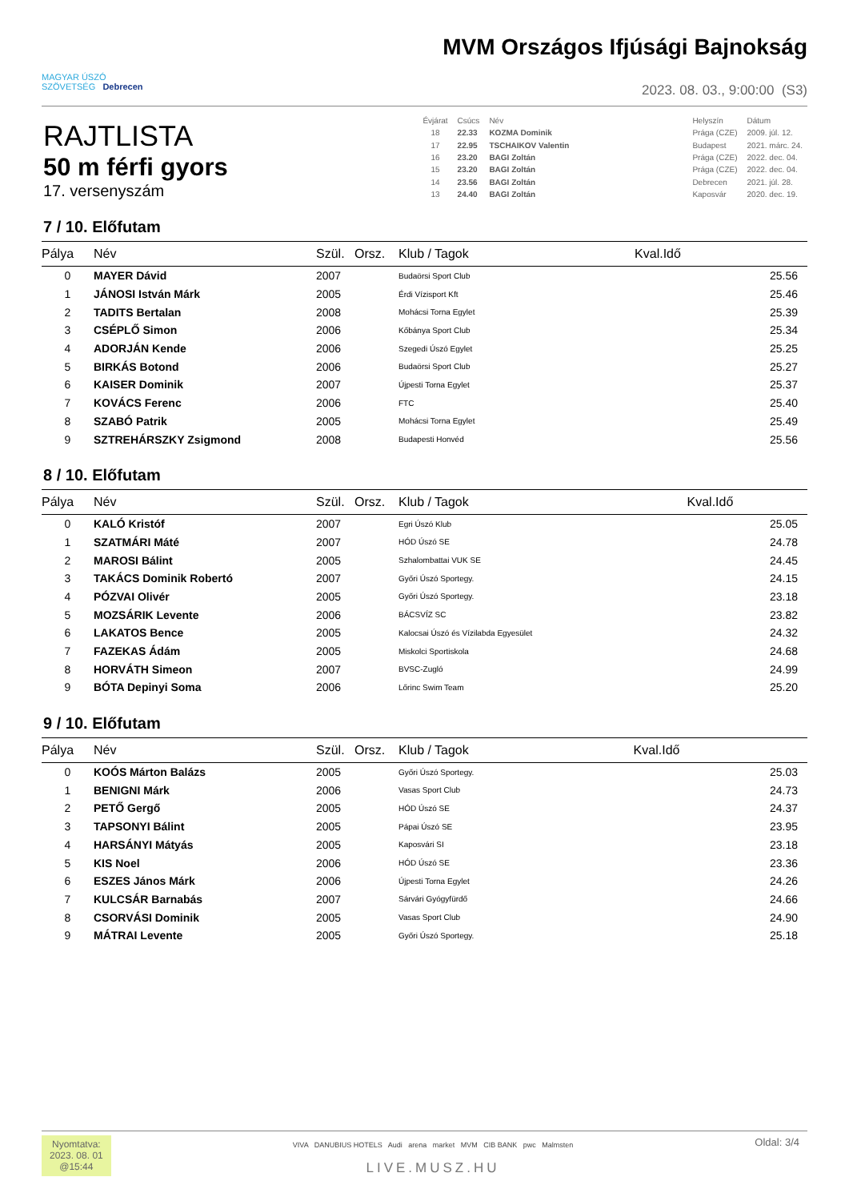MAGYAR ÚSZÓ
SZÖVETSÉG Debrecen
MVM Országos Ifjúsági Bajnokság
2023. 08. 03., 9:00:00 (S3)
RAJTLISTA
50 m férfi gyors
17. versenyszám
| Évjárat | Csúcs | Név | | Helyszín | Dátum |
| 18 | 22.33 | KOZMA Dominik | | Prága (CZE) | 2009. júl. 12. |
| 17 | 22.95 | TSCHAIKOV Valentin | | Budapest | 2021. márc. 24. |
| 16 | 23.20 | BAGI Zoltán | | Prága (CZE) | 2022. dec. 04. |
| 15 | 23.20 | BAGI Zoltán | | Prága (CZE) | 2022. dec. 04. |
| 14 | 23.56 | BAGI Zoltán | | Debrecen | 2021. júl. 28. |
| 13 | 24.40 | BAGI Zoltán | | Kaposvár | 2020. dec. 19. |
7 / 10. Előfutam
| Pálya | Név | Szül. | Orsz. | Klub / Tagok | Kval.Idő |
| --- | --- | --- | --- | --- | --- |
| 0 | MAYER Dávid | 2007 | | Budaörsi Sport Club | 25.56 |
| 1 | JÁNOSI István Márk | 2005 | | Érdi Vízisport Kft | 25.46 |
| 2 | TADITS Bertalan | 2008 | | Mohácsi Torna Egylet | 25.39 |
| 3 | CSÉPLŐ Simon | 2006 | | Kőbánya Sport Club | 25.34 |
| 4 | ADORJÁN Kende | 2006 | | Szegedi Úszó Egylet | 25.25 |
| 5 | BIRKÁS Botond | 2006 | | Budaörsi Sport Club | 25.27 |
| 6 | KAISER Dominik | 2007 | | Újpesti Torna Egylet | 25.37 |
| 7 | KOVÁCS Ferenc | 2006 | | FTC | 25.40 |
| 8 | SZABÓ Patrik | 2005 | | Mohácsi Torna Egylet | 25.49 |
| 9 | SZTREHÁRSZKY Zsigmond | 2008 | | Budapesti Honvéd | 25.56 |
8 / 10. Előfutam
| Pálya | Név | Szül. | Orsz. | Klub / Tagok | Kval.Idő |
| --- | --- | --- | --- | --- | --- |
| 0 | KALÓ Kristóf | 2007 | | Egri Úszó Klub | 25.05 |
| 1 | SZATMÁRI Máté | 2007 | | HÓD Úszó SE | 24.78 |
| 2 | MAROSI Bálint | 2005 | | Szhalombattai VUK SE | 24.45 |
| 3 | TAKÁCS Dominik Robertó | 2007 | | Győri Úszó Sportegy. | 24.15 |
| 4 | PÓZVAI Olivér | 2005 | | Győri Úszó Sportegy. | 23.18 |
| 5 | MOZSÁRIK Levente | 2006 | | BÁCSVÍZ SC | 23.82 |
| 6 | LAKATOS Bence | 2005 | | Kalocsai Úszó és Vízilabda Egyesület | 24.32 |
| 7 | FAZEKAS Ádám | 2005 | | Miskolci Sportiskola | 24.68 |
| 8 | HORVÁTH Simeon | 2007 | | BVSC-Zugló | 24.99 |
| 9 | BÓTA Depinyi Soma | 2006 | | Lőrinc Swim Team | 25.20 |
9 / 10. Előfutam
| Pálya | Név | Szül. | Orsz. | Klub / Tagok | Kval.Idő |
| --- | --- | --- | --- | --- | --- |
| 0 | KOÓS Márton Balázs | 2005 | | Győri Úszó Sportegy. | 25.03 |
| 1 | BENIGNI Márk | 2006 | | Vasas Sport Club | 24.73 |
| 2 | PETŐ Gergő | 2005 | | HÓD Úszó SE | 24.37 |
| 3 | TAPSONYI Bálint | 2005 | | Pápai Úszó SE | 23.95 |
| 4 | HARSÁNYI Mátyás | 2005 | | Kaposvári SI | 23.18 |
| 5 | KIS Noel | 2006 | | HÓD Úszó SE | 23.36 |
| 6 | ESZES János Márk | 2006 | | Újpesti Torna Egylet | 24.26 |
| 7 | KULCSÁR Barnabás | 2007 | | Sárvári Gyógyfürdő | 24.66 |
| 8 | CSORVÁSI Dominik | 2005 | | Vasas Sport Club | 24.90 |
| 9 | MÁTRAI Levente | 2005 | | Győri Úszó Sportegy. | 25.18 |
Nyomtatva:
2023. 08. 01
@15:44
VIVA DANUBIUS HOTELS Audi arena market MVM CIB BANK pwc Malmsten
LIVE.MUSZ.HU
Oldal: 3/4